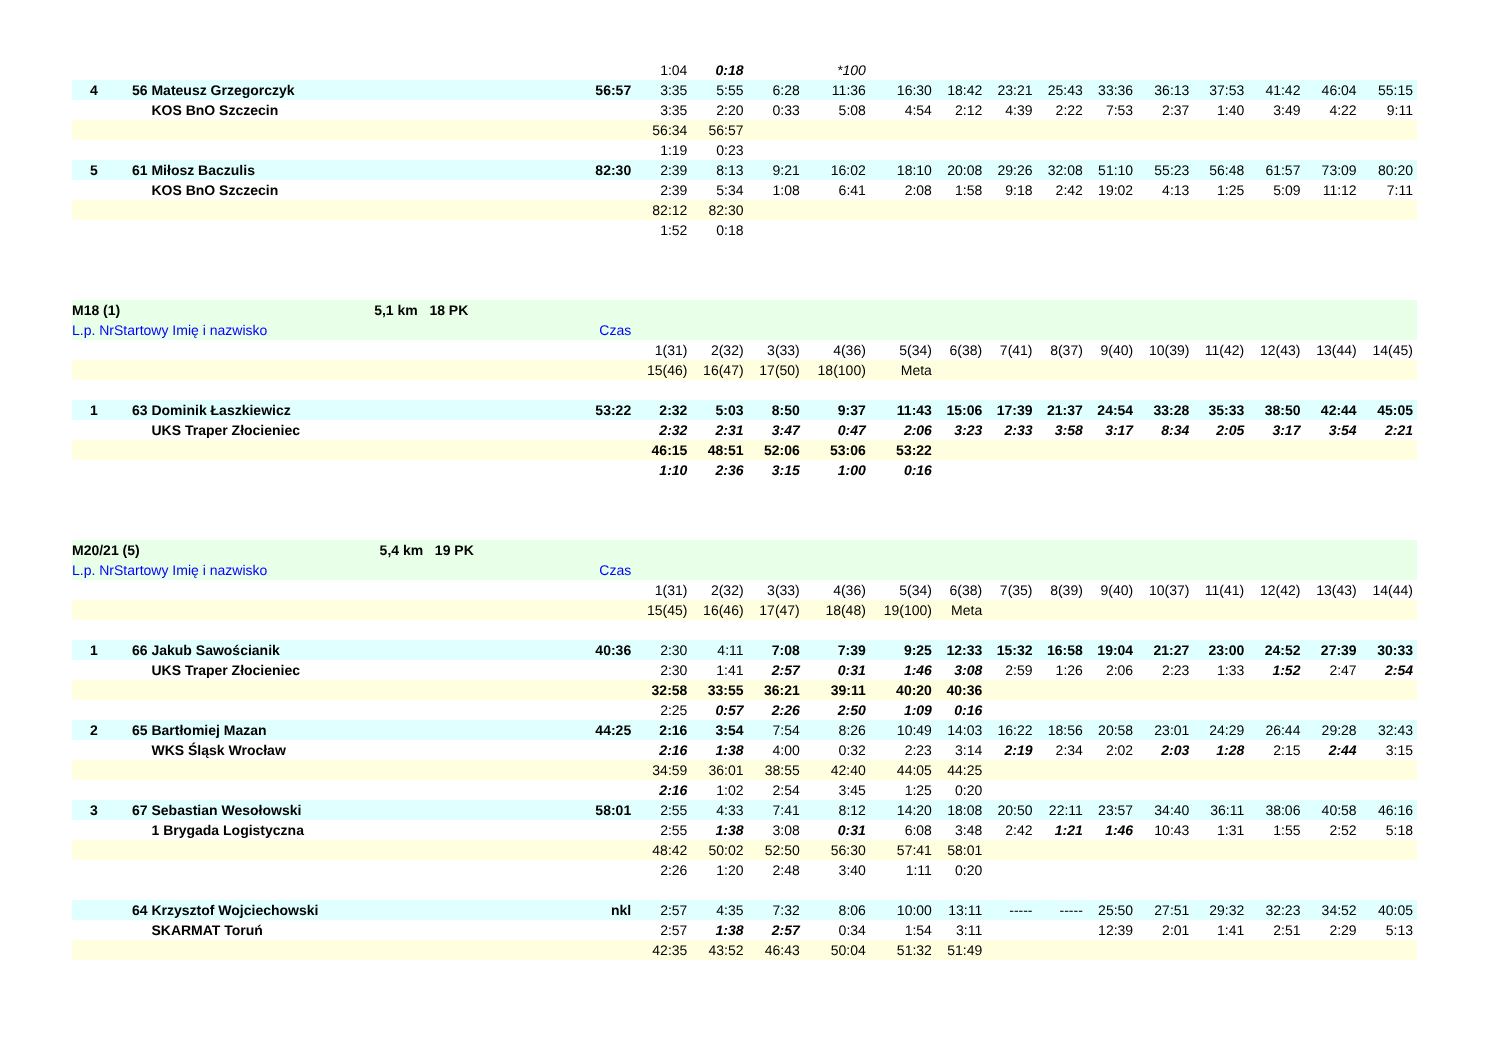| | | | | 1:04 | 0:18 | | *100 | | | | | | | | | | |
| 4 | 56 | Mateusz Grzegorczyk | 56:57 | 3:35 | 5:55 | 6:28 | 11:36 | 16:30 | 18:42 | 23:21 | 25:43 | 33:36 | 36:13 | 37:53 | 41:42 | 46:04 | 55:15 |
| | | KOS BnO Szczecin | | 3:35 | 2:20 | 0:33 | 5:08 | 4:54 | 2:12 | 4:39 | 2:22 | 7:53 | 2:37 | 1:40 | 3:49 | 4:22 | 9:11 |
| | | | | 56:34 | 56:57 | | | | | | | | | | | | |
| | | | | 1:19 | 0:23 | | | | | | | | | | | | |
| 5 | 61 | Miłosz Baczulis | 82:30 | 2:39 | 8:13 | 9:21 | 16:02 | 18:10 | 20:08 | 29:26 | 32:08 | 51:10 | 55:23 | 56:48 | 61:57 | 73:09 | 80:20 |
| | | KOS BnO Szczecin | | 2:39 | 5:34 | 1:08 | 6:41 | 2:08 | 1:58 | 9:18 | 2:42 | 19:02 | 4:13 | 1:25 | 5:09 | 11:12 | 7:11 |
| | | | | 82:12 | 82:30 | | | | | | | | | | | | |
| | | | | 1:52 | 0:18 | | | | | | | | | | | | |
| M18 (1) 5,1 km 18 PK | | | | | | | | | | | | | | | | | |
| L.p. NrStartowy Imię i nazwisko | | | Czas | | | | | | | | | | | | | | |
| | | | | 1(31) | 2(32) | 3(33) | 4(36) | 5(34) | 6(38) | 7(41) | 8(37) | 9(40) | 10(39) | 11(42) | 12(43) | 13(44) | 14(45) |
| | | | | 15(46) | 16(47) | 17(50) | 18(100) | Meta | | | | | | | | | |
| 1 | 63 | Dominik Łaszkiewicz | 53:22 | 2:32 | 5:03 | 8:50 | 9:37 | 11:43 | 15:06 | 17:39 | 21:37 | 24:54 | 33:28 | 35:33 | 38:50 | 42:44 | 45:05 |
| | | UKS Traper Złocieniec | | 2:32 | 2:31 | 3:47 | 0:47 | 2:06 | 3:23 | 2:33 | 3:58 | 3:17 | 8:34 | 2:05 | 3:17 | 3:54 | 2:21 |
| | | | | 46:15 | 48:51 | 52:06 | 53:06 | 53:22 | | | | | | | | | |
| | | | | 1:10 | 2:36 | 3:15 | 1:00 | 0:16 | | | | | | | | | |
| M20/21 (5) 5,4 km 19 PK | | | | | | | | | | | | | | | | | |
| L.p. NrStartowy Imię i nazwisko | | | Czas | | | | | | | | | | | | | | |
| | | | | 1(31) | 2(32) | 3(33) | 4(36) | 5(34) | 6(38) | 7(35) | 8(39) | 9(40) | 10(37) | 11(41) | 12(42) | 13(43) | 14(44) |
| | | | | 15(45) | 16(46) | 17(47) | 18(48) | 19(100) | Meta | | | | | | | | |
| 1 | 66 | Jakub Sawościanik | 40:36 | 2:30 | 4:11 | 7:08 | 7:39 | 9:25 | 12:33 | 15:32 | 16:58 | 19:04 | 21:27 | 23:00 | 24:52 | 27:39 | 30:33 |
| | | UKS Traper Złocieniec | | 2:30 | 1:41 | 2:57 | 0:31 | 1:46 | 3:08 | 2:59 | 1:26 | 2:06 | 2:23 | 1:33 | 1:52 | 2:47 | 2:54 |
| | | | | 32:58 | 33:55 | 36:21 | 39:11 | 40:20 | 40:36 | | | | | | | | |
| | | | | 2:25 | 0:57 | 2:26 | 2:50 | 1:09 | 0:16 | | | | | | | | |
| 2 | 65 | Bartłomiej Mazan | 44:25 | 2:16 | 3:54 | 7:54 | 8:26 | 10:49 | 14:03 | 16:22 | 18:56 | 20:58 | 23:01 | 24:29 | 26:44 | 29:28 | 32:43 |
| | | WKS Śląsk Wrocław | | 2:16 | 1:38 | 4:00 | 0:32 | 2:23 | 3:14 | 2:19 | 2:34 | 2:02 | 2:03 | 1:28 | 2:15 | 2:44 | 3:15 |
| | | | | 34:59 | 36:01 | 38:55 | 42:40 | 44:05 | 44:25 | | | | | | | | |
| | | | | 2:16 | 1:02 | 2:54 | 3:45 | 1:25 | 0:20 | | | | | | | | |
| 3 | 67 | Sebastian Wesołowski | 58:01 | 2:55 | 4:33 | 7:41 | 8:12 | 14:20 | 18:08 | 20:50 | 22:11 | 23:57 | 34:40 | 36:11 | 38:06 | 40:58 | 46:16 |
| | | 1 Brygada Logistyczna | | 2:55 | 1:38 | 3:08 | 0:31 | 6:08 | 3:48 | 2:42 | 1:21 | 1:46 | 10:43 | 1:31 | 1:55 | 2:52 | 5:18 |
| | | | | 48:42 | 50:02 | 52:50 | 56:30 | 57:41 | 58:01 | | | | | | | | |
| | | | | 2:26 | 1:20 | 2:48 | 3:40 | 1:11 | 0:20 | | | | | | | | |
| | 64 | Krzysztof Wojciechowski | nkl | 2:57 | 4:35 | 7:32 | 8:06 | 10:00 | 13:11 | ----- | ----- | 25:50 | 27:51 | 29:32 | 32:23 | 34:52 | 40:05 |
| | | SKARMAT Toruń | | 2:57 | 1:38 | 2:57 | 0:34 | 1:54 | 3:11 | | | 12:39 | 2:01 | 1:41 | 2:51 | 2:29 | 5:13 |
| | | | | 42:35 | 43:52 | 46:43 | 50:04 | 51:32 | 51:49 | | | | | | | | |